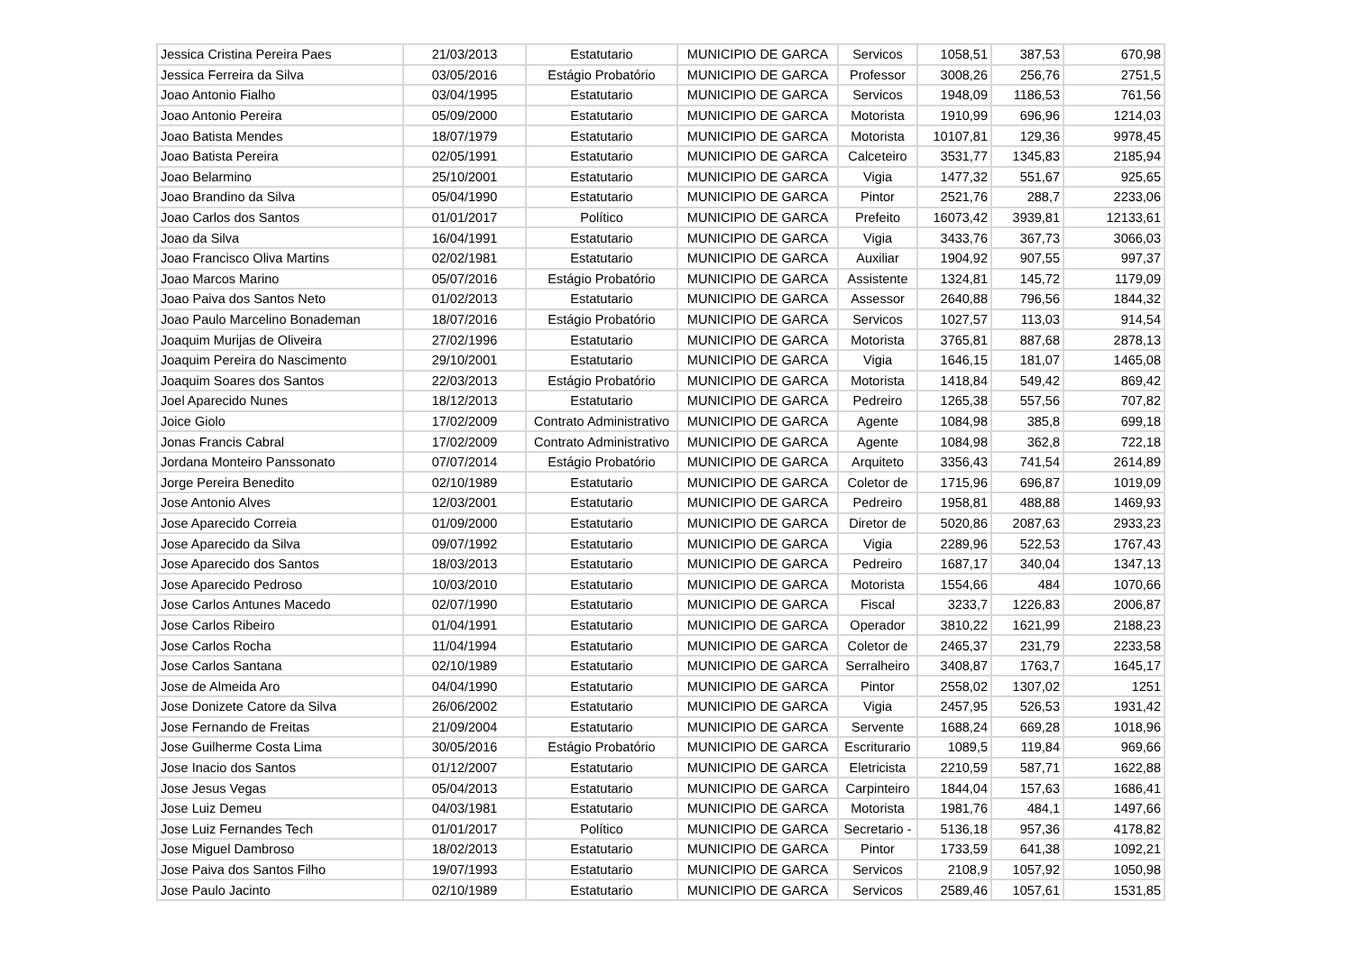| Jessica Cristina Pereira Paes | 21/03/2013 | Estatutario | MUNICIPIO DE GARCA | Servicos | 1058,51 | 387,53 | 670,98 |
| Jessica Ferreira da Silva | 03/05/2016 | Estágio Probatório | MUNICIPIO DE GARCA | Professor | 3008,26 | 256,76 | 2751,5 |
| Joao Antonio Fialho | 03/04/1995 | Estatutario | MUNICIPIO DE GARCA | Servicos | 1948,09 | 1186,53 | 761,56 |
| Joao Antonio Pereira | 05/09/2000 | Estatutario | MUNICIPIO DE GARCA | Motorista | 1910,99 | 696,96 | 1214,03 |
| Joao Batista Mendes | 18/07/1979 | Estatutario | MUNICIPIO DE GARCA | Motorista | 10107,81 | 129,36 | 9978,45 |
| Joao Batista Pereira | 02/05/1991 | Estatutario | MUNICIPIO DE GARCA | Calceteiro | 3531,77 | 1345,83 | 2185,94 |
| Joao Belarmino | 25/10/2001 | Estatutario | MUNICIPIO DE GARCA | Vigia | 1477,32 | 551,67 | 925,65 |
| Joao Brandino da Silva | 05/04/1990 | Estatutario | MUNICIPIO DE GARCA | Pintor | 2521,76 | 288,7 | 2233,06 |
| Joao Carlos dos Santos | 01/01/2017 | Político | MUNICIPIO DE GARCA | Prefeito | 16073,42 | 3939,81 | 12133,61 |
| Joao da Silva | 16/04/1991 | Estatutario | MUNICIPIO DE GARCA | Vigia | 3433,76 | 367,73 | 3066,03 |
| Joao Francisco Oliva Martins | 02/02/1981 | Estatutario | MUNICIPIO DE GARCA | Auxiliar | 1904,92 | 907,55 | 997,37 |
| Joao Marcos Marino | 05/07/2016 | Estágio Probatório | MUNICIPIO DE GARCA | Assistente | 1324,81 | 145,72 | 1179,09 |
| Joao Paiva dos Santos Neto | 01/02/2013 | Estatutario | MUNICIPIO DE GARCA | Assessor | 2640,88 | 796,56 | 1844,32 |
| Joao Paulo Marcelino Bonademan | 18/07/2016 | Estágio Probatório | MUNICIPIO DE GARCA | Servicos | 1027,57 | 113,03 | 914,54 |
| Joaquim Murijas de Oliveira | 27/02/1996 | Estatutario | MUNICIPIO DE GARCA | Motorista | 3765,81 | 887,68 | 2878,13 |
| Joaquim Pereira do Nascimento | 29/10/2001 | Estatutario | MUNICIPIO DE GARCA | Vigia | 1646,15 | 181,07 | 1465,08 |
| Joaquim Soares dos Santos | 22/03/2013 | Estágio Probatório | MUNICIPIO DE GARCA | Motorista | 1418,84 | 549,42 | 869,42 |
| Joel Aparecido Nunes | 18/12/2013 | Estatutario | MUNICIPIO DE GARCA | Pedreiro | 1265,38 | 557,56 | 707,82 |
| Joice Giolo | 17/02/2009 | Contrato Administrativo | MUNICIPIO DE GARCA | Agente | 1084,98 | 385,8 | 699,18 |
| Jonas Francis Cabral | 17/02/2009 | Contrato Administrativo | MUNICIPIO DE GARCA | Agente | 1084,98 | 362,8 | 722,18 |
| Jordana Monteiro Panssonato | 07/07/2014 | Estágio Probatório | MUNICIPIO DE GARCA | Arquiteto | 3356,43 | 741,54 | 2614,89 |
| Jorge Pereira Benedito | 02/10/1989 | Estatutario | MUNICIPIO DE GARCA | Coletor de | 1715,96 | 696,87 | 1019,09 |
| Jose Antonio Alves | 12/03/2001 | Estatutario | MUNICIPIO DE GARCA | Pedreiro | 1958,81 | 488,88 | 1469,93 |
| Jose Aparecido Correia | 01/09/2000 | Estatutario | MUNICIPIO DE GARCA | Diretor de | 5020,86 | 2087,63 | 2933,23 |
| Jose Aparecido da Silva | 09/07/1992 | Estatutario | MUNICIPIO DE GARCA | Vigia | 2289,96 | 522,53 | 1767,43 |
| Jose Aparecido dos Santos | 18/03/2013 | Estatutario | MUNICIPIO DE GARCA | Pedreiro | 1687,17 | 340,04 | 1347,13 |
| Jose Aparecido Pedroso | 10/03/2010 | Estatutario | MUNICIPIO DE GARCA | Motorista | 1554,66 | 484 | 1070,66 |
| Jose Carlos Antunes Macedo | 02/07/1990 | Estatutario | MUNICIPIO DE GARCA | Fiscal | 3233,7 | 1226,83 | 2006,87 |
| Jose Carlos Ribeiro | 01/04/1991 | Estatutario | MUNICIPIO DE GARCA | Operador | 3810,22 | 1621,99 | 2188,23 |
| Jose Carlos Rocha | 11/04/1994 | Estatutario | MUNICIPIO DE GARCA | Coletor de | 2465,37 | 231,79 | 2233,58 |
| Jose Carlos Santana | 02/10/1989 | Estatutario | MUNICIPIO DE GARCA | Serralheiro | 3408,87 | 1763,7 | 1645,17 |
| Jose de Almeida Aro | 04/04/1990 | Estatutario | MUNICIPIO DE GARCA | Pintor | 2558,02 | 1307,02 | 1251 |
| Jose Donizete Catore da Silva | 26/06/2002 | Estatutario | MUNICIPIO DE GARCA | Vigia | 2457,95 | 526,53 | 1931,42 |
| Jose Fernando de Freitas | 21/09/2004 | Estatutario | MUNICIPIO DE GARCA | Servente | 1688,24 | 669,28 | 1018,96 |
| Jose Guilherme Costa Lima | 30/05/2016 | Estágio Probatório | MUNICIPIO DE GARCA | Escriturario | 1089,5 | 119,84 | 969,66 |
| Jose Inacio dos Santos | 01/12/2007 | Estatutario | MUNICIPIO DE GARCA | Eletricista | 2210,59 | 587,71 | 1622,88 |
| Jose Jesus Vegas | 05/04/2013 | Estatutario | MUNICIPIO DE GARCA | Carpinteiro | 1844,04 | 157,63 | 1686,41 |
| Jose Luiz Demeu | 04/03/1981 | Estatutario | MUNICIPIO DE GARCA | Motorista | 1981,76 | 484,1 | 1497,66 |
| Jose Luiz Fernandes Tech | 01/01/2017 | Político | MUNICIPIO DE GARCA | Secretario - | 5136,18 | 957,36 | 4178,82 |
| Jose Miguel Dambroso | 18/02/2013 | Estatutario | MUNICIPIO DE GARCA | Pintor | 1733,59 | 641,38 | 1092,21 |
| Jose Paiva dos Santos Filho | 19/07/1993 | Estatutario | MUNICIPIO DE GARCA | Servicos | 2108,9 | 1057,92 | 1050,98 |
| Jose Paulo Jacinto | 02/10/1989 | Estatutario | MUNICIPIO DE GARCA | Servicos | 2589,46 | 1057,61 | 1531,85 |